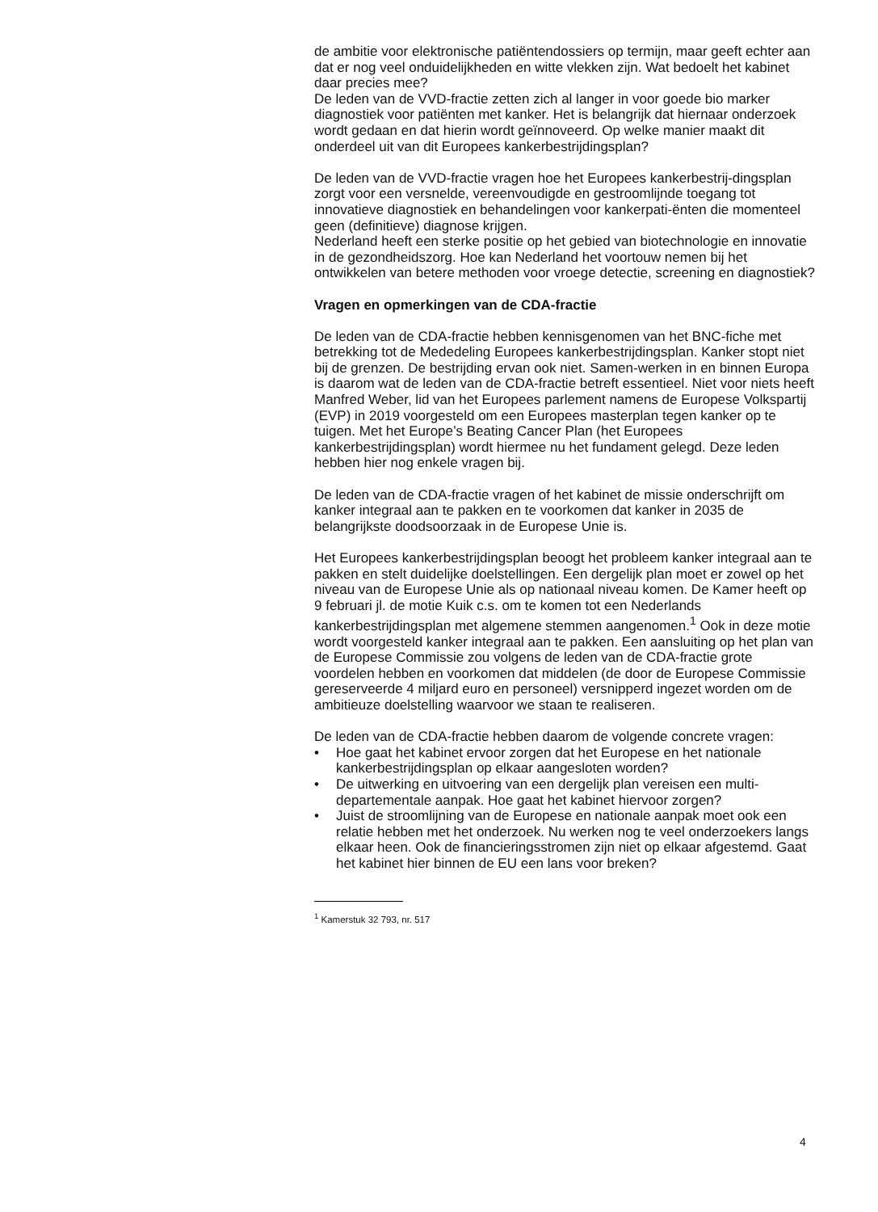de ambitie voor elektronische patiëntendossiers op termijn, maar geeft echter aan dat er nog veel onduidelijkheden en witte vlekken zijn. Wat bedoelt het kabinet daar precies mee?
De leden van de VVD-fractie zetten zich al langer in voor goede bio marker diagnostiek voor patiënten met kanker. Het is belangrijk dat hiernaar onderzoek wordt gedaan en dat hierin wordt geïnnoveerd. Op welke manier maakt dit onderdeel uit van dit Europees kankerbestrijdingsplan?
De leden van de VVD-fractie vragen hoe het Europees kankerbestrij-dingsplan zorgt voor een versnelde, vereenvoudigde en gestroomlijnde toegang tot innovatieve diagnostiek en behandelingen voor kankerpati-ënten die momenteel geen (definitieve) diagnose krijgen.
Nederland heeft een sterke positie op het gebied van biotechnologie en innovatie in de gezondheidszorg. Hoe kan Nederland het voortouw nemen bij het ontwikkelen van betere methoden voor vroege detectie, screening en diagnostiek?
Vragen en opmerkingen van de CDA-fractie
De leden van de CDA-fractie hebben kennisgenomen van het BNC-fiche met betrekking tot de Mededeling Europees kankerbestrijdingsplan. Kanker stopt niet bij de grenzen. De bestrijding ervan ook niet. Samen-werken in en binnen Europa is daarom wat de leden van de CDA-fractie betreft essentieel. Niet voor niets heeft Manfred Weber, lid van het Europees parlement namens de Europese Volkspartij (EVP) in 2019 voorgesteld om een Europees masterplan tegen kanker op te tuigen. Met het Europe’s Beating Cancer Plan (het Europees kankerbestrijdingsplan) wordt hiermee nu het fundament gelegd. Deze leden hebben hier nog enkele vragen bij.
De leden van de CDA-fractie vragen of het kabinet de missie onderschrijft om kanker integraal aan te pakken en te voorkomen dat kanker in 2035 de belangrijkste doodsoorzaak in de Europese Unie is.
Het Europees kankerbestrijdingsplan beoogt het probleem kanker integraal aan te pakken en stelt duidelijke doelstellingen. Een dergelijk plan moet er zowel op het niveau van de Europese Unie als op nationaal niveau komen. De Kamer heeft op 9 februari jl. de motie Kuik c.s. om te komen tot een Nederlands kankerbestrijdingsplan met algemene stemmen aangenomen.<sup>1</sup> Ook in deze motie wordt voorgesteld kanker integraal aan te pakken. Een aansluiting op het plan van de Europese Commissie zou volgens de leden van de CDA-fractie grote voordelen hebben en voorkomen dat middelen (de door de Europese Commissie gereserveerde 4 miljard euro en personeel) versnipperd ingezet worden om de ambitieuze doelstelling waarvoor we staan te realiseren.
De leden van de CDA-fractie hebben daarom de volgende concrete vragen:
• Hoe gaat het kabinet ervoor zorgen dat het Europese en het nationale kankerbestrijdingsplan op elkaar aangesloten worden?
• De uitwerking en uitvoering van een dergelijk plan vereisen een multi-departementale aanpak. Hoe gaat het kabinet hiervoor zorgen?
• Juist de stroomlijning van de Europese en nationale aanpak moet ook een relatie hebben met het onderzoek. Nu werken nog te veel onderzoekers langs elkaar heen. Ook de financieringsstromen zijn niet op elkaar afgestemd. Gaat het kabinet hier binnen de EU een lans voor breken?
<sup>1</sup> Kamerstuk 32 793, nr. 517
4